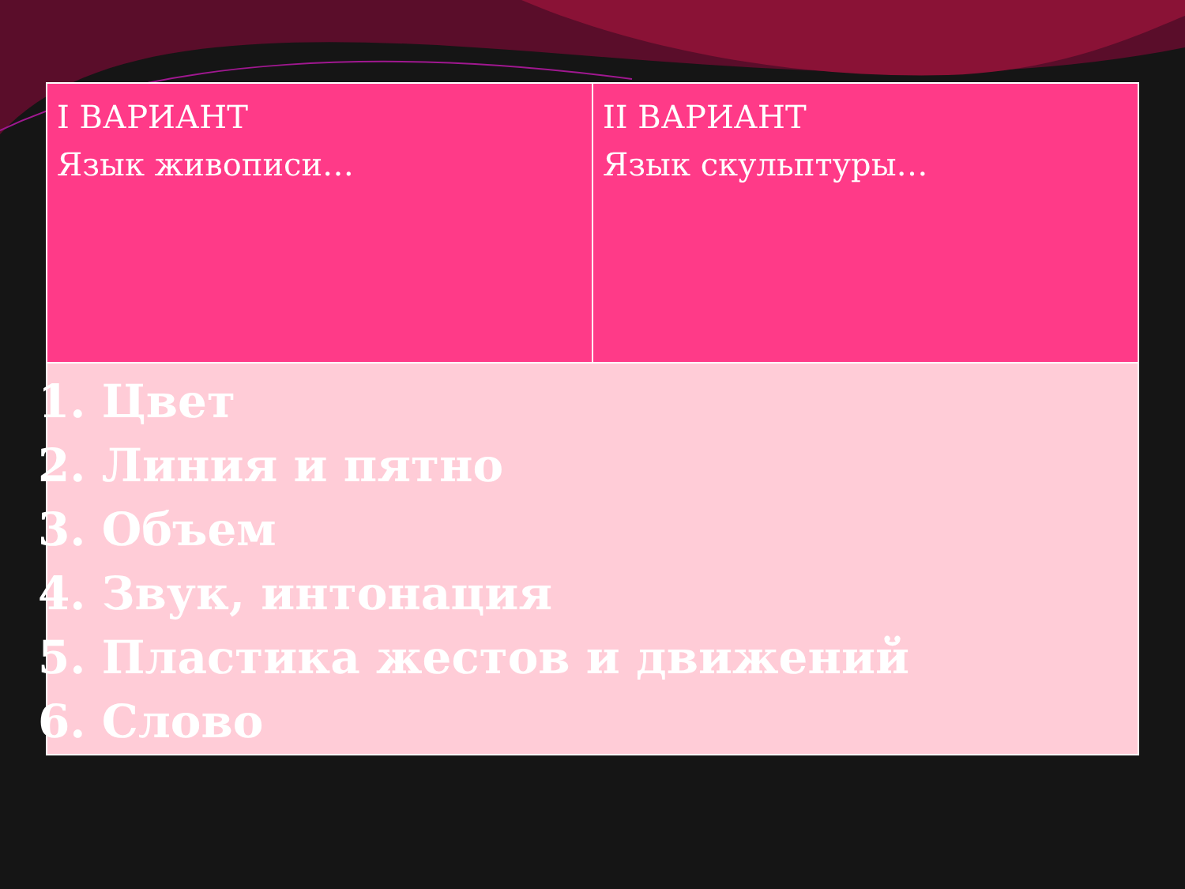| I ВАРИАНТ Язык живописи… | II ВАРИАНТ Язык скульптуры… |
| 1. Цвет 2. Линия и пятно 3. Объем 4. Звук, интонация 5. Пластика жестов и движений 6. Слово | |